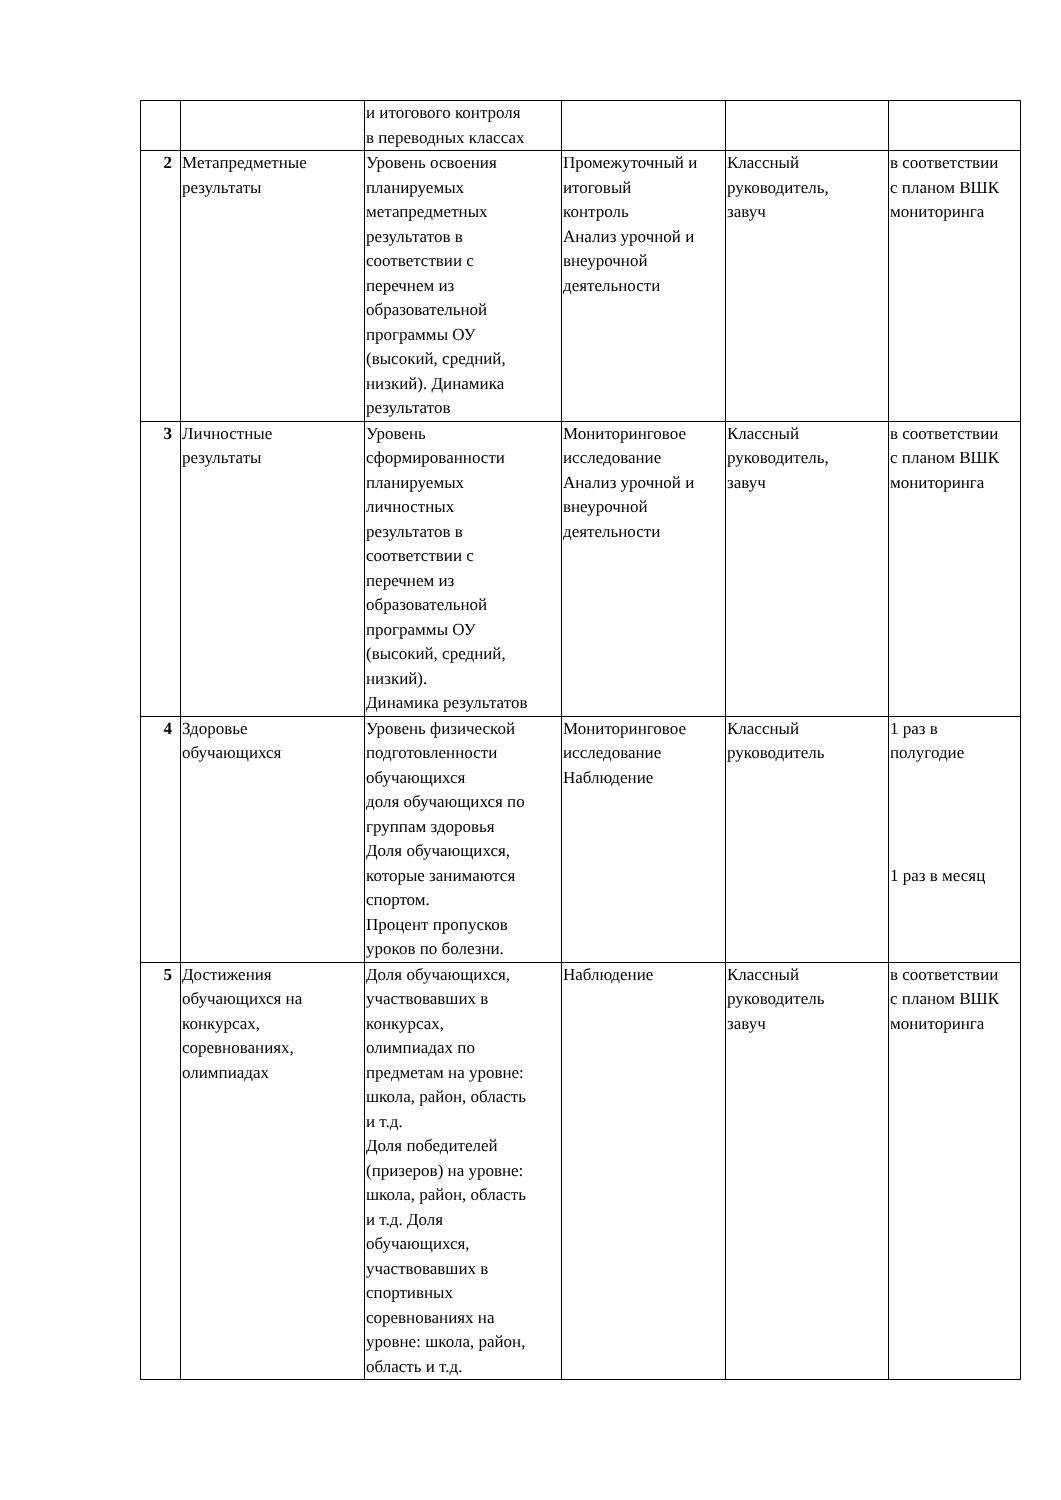| | | и итогового контроля в переводных классах | | | |
| 2 | Метапредметные результаты | Уровень освоения планируемых метапредметных результатов в соответствии с перечнем из образовательной программы ОУ (высокий, средний, низкий). Динамика результатов | Промежуточный и итоговый контроль Анализ урочной и внеурочной деятельности | Классный руководитель, завуч | в соответствии с планом ВШК мониторинга |
| 3 | Личностные результаты | Уровень сформированности планируемых личностных результатов в соответствии с перечнем из образовательной программы ОУ (высокий, средний, низкий). Динамика результатов | Мониторинговое исследование Анализ урочной и внеурочной деятельности | Классный руководитель, завуч | в соответствии с планом ВШК мониторинга |
| 4 | Здоровье обучающихся | Уровень физической подготовленности обучающихся доля обучающихся по группам здоровья Доля обучающихся, которые занимаются спортом. Процент пропусков уроков по болезни. | Мониторинговое исследование Наблюдение | Классный руководитель | 1 раз в полугодие 1 раз в месяц |
| 5 | Достижения обучающихся на конкурсах, соревнованиях, олимпиадах | Доля обучающихся, участвовавших в конкурсах, олимпиадах по предметам на уровне: школа, район, область и т.д. Доля победителей (призеров) на уровне: школа, район, область и т.д. Доля обучающихся, участвовавших в спортивных соревнованиях на уровне: школа, район, область и т.д. | Наблюдение | Классный руководитель завуч | в соответствии с планом ВШК мониторинга |